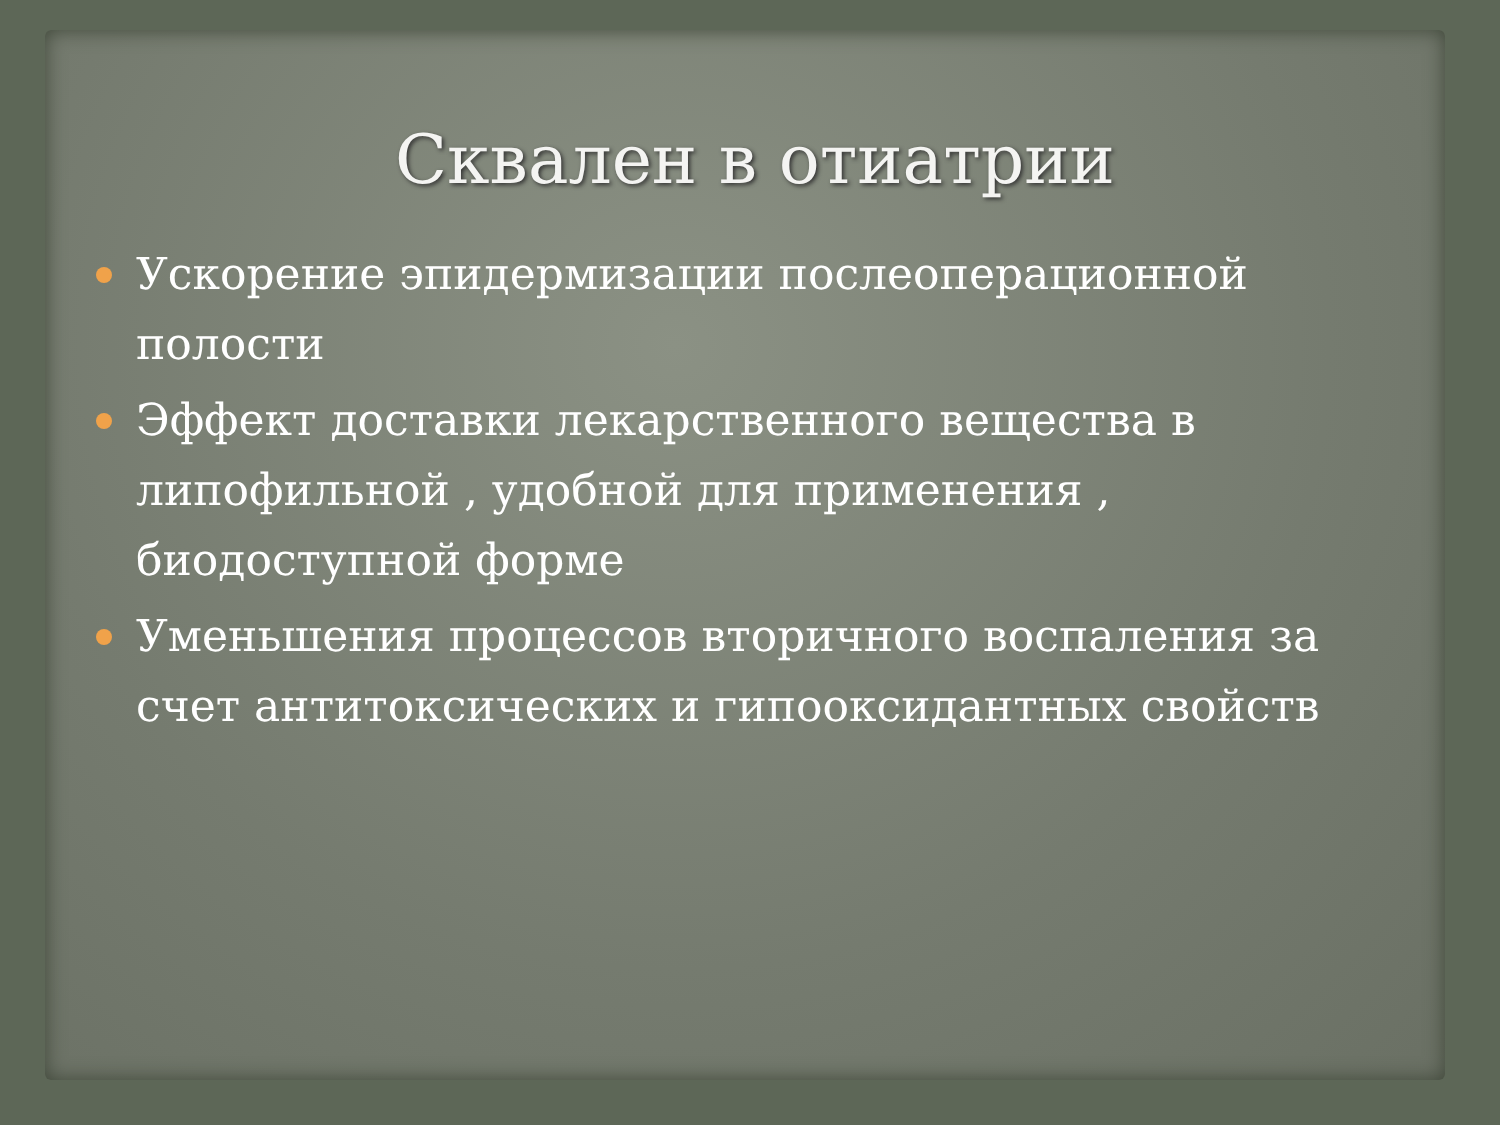Сквален в отиатрии
Ускорение эпидермизации послеоперационной полости
Эффект доставки лекарственного вещества в липофильной , удобной для применения , биодоступной форме
Уменьшения процессов вторичного воспаления за счет антитоксических и гипооксидантных свойств